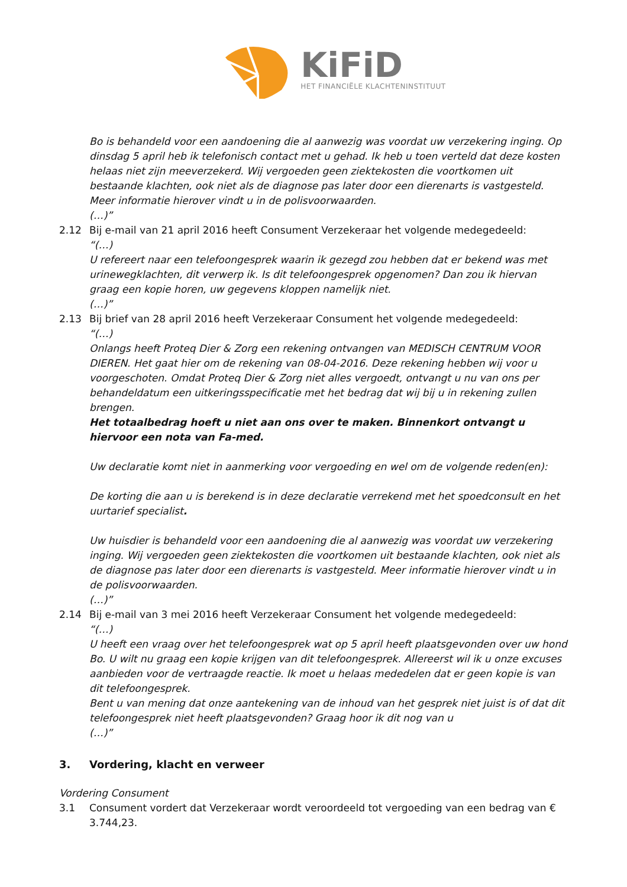KiFiD
HET FINANCIËLE KLACHTENINSTITUUT
Bo is behandeld voor een aandoening die al aanwezig was voordat uw verzekering inging. Op dinsdag 5 april heb ik telefonisch contact met u gehad. Ik heb u toen verteld dat deze kosten helaas niet zijn meeverzekerd. Wij vergoeden geen ziektekosten die voortkomen uit bestaande klachten, ook niet als de diagnose pas later door een dierenarts is vastgesteld.
Meer informatie hierover vindt u in de polisvoorwaarden.
(…)”
2.12 Bij e-mail van 21 april 2016 heeft Consument Verzekeraar het volgende medegedeeld:
“(…)
U refereert naar een telefoongesprek waarin ik gezegd zou hebben dat er bekend was met urinewegklachten, dit verwerp ik. Is dit telefoongesprek opgenomen? Dan zou ik hiervan graag een kopie horen, uw gegevens kloppen namelijk niet.
(…)”
2.13 Bij brief van 28 april 2016 heeft Verzekeraar Consument het volgende medegedeeld:
“(…)
Onlangs heeft Proteq Dier & Zorg een rekening ontvangen van MEDISCH CENTRUM VOOR DIEREN. Het gaat hier om de rekening van 08-04-2016. Deze rekening hebben wij voor u voorgeschoten. Omdat Proteq Dier & Zorg niet alles vergoedt, ontvangt u nu van ons per behandeldatum een uitkeringsspecificatie met het bedrag dat wij bij u in rekening zullen brengen.
Het totaalbedrag hoeft u niet aan ons over te maken. Binnenkort ontvangt u hiervoor een nota van Fa-med.
Uw declaratie komt niet in aanmerking voor vergoeding en wel om de volgende reden(en):
De korting die aan u is berekend is in deze declaratie verrekend met het spoedconsult en het uurtarief specialist.
Uw huisdier is behandeld voor een aandoening die al aanwezig was voordat uw verzekering inging. Wij vergoeden geen ziektekosten die voortkomen uit bestaande klachten, ook niet als de diagnose pas later door een dierenarts is vastgesteld. Meer informatie hierover vindt u in de polisvoorwaarden.
(…)”
2.14 Bij e-mail van 3 mei 2016 heeft Verzekeraar Consument het volgende medegedeeld:
“(…)
U heeft een vraag over het telefoongesprek wat op 5 april heeft plaatsgevonden over uw hond Bo. U wilt nu graag een kopie krijgen van dit telefoongesprek. Allereerst wil ik u onze excuses aanbieden voor de vertraagde reactie. Ik moet u helaas mededelen dat er geen kopie is van dit telefoongesprek.
Bent u van mening dat onze aantekening van de inhoud van het gesprek niet juist is of dat dit telefoongesprek niet heeft plaatsgevonden? Graag hoor ik dit nog van u
(…)”
3. Vordering, klacht en verweer
Vordering Consument
3.1 Consument vordert dat Verzekeraar wordt veroordeeld tot vergoeding van een bedrag van € 3.744,23.